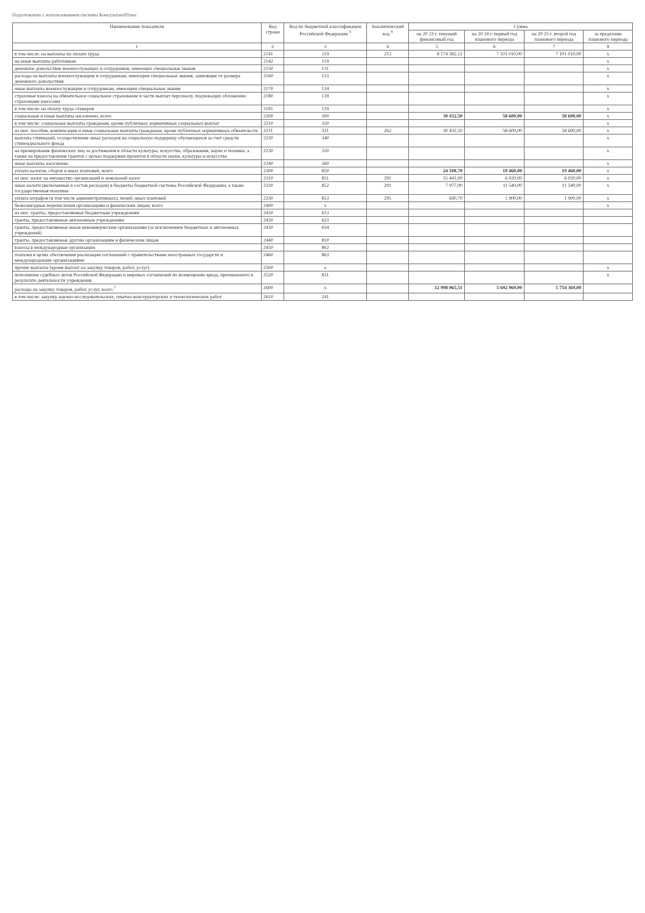Подготовлено с использованием системы КонсультантПлюс
| Наименование показателя | Код строки | Код по бюджетной классификации Российской Федерации <sup>3</sup> | Аналитический код <sup>4</sup> | Сумма | | | |
| --- | --- | --- | --- | --- | --- | --- | --- |
| | | | | на 20 23 г. текущий финансовый год | на 20 24 г. первый год планового периода | на 20 25 г. второй год планового периода | за пределами планового периода |
| 1 | 2 | 3 | 4 | 5 | 6 | 7 | 8 |
| в том числе: на выплаты по оплате труда | 2141 | 119 | 213 | 8 174 382,12 | 7 101 010,00 | 7 101 010,00 | x |
| на иные выплаты работникам | 2142 | 119 | | | | | x |
| денежное довольствие военнослужащих и сотрудников, имеющих специальные звания | 2150 | 131 | | | | | x |
| расходы на выплаты военнослужащим и сотрудникам, имеющим специальные звания, зависящие от размера денежного довольствия | 2160 | 133 | | | | | x |
| иные выплаты военнослужащим и сотрудникам, имеющим специальные звания | 2170 | 134 | | | | | x |
| страховые взносы на обязательное социальное страхование в части выплат персоналу, подлежащих обложению страховыми взносами | 2180 | 139 | | | | | x |
| в том числе: на оплату труда стажеров | 2181 | 139 | | | | | x |
| социальные и иные выплаты населению, всего | 2200 | 300 | | 30 432,50 | 58 600,00 | 58 600,00 | x |
| в том числе: социальные выплаты гражданам, кроме публичных нормативных социальных выплат | 2210 | 320 | | | | | x |
| из них: пособия, компенсации и иные социальные выплаты гражданам, кроме публичных нормативных обязательств | 2211 | 321 | 262 | 30 432,50 | 58 600,00 | 58 600,00 | x |
| выплата стипендий, осуществление иных расходов на социальную поддержку обучающихся за счет средств стипендиального фонда | 2220 | 340 | | | | | x |
| на премирование физических лиц за достижения в области культуры, искусства, образования, науки и техники, а также на предоставление грантов с целью поддержки проектов в области науки, культуры и искусства | 2230 | 350 | | | | | x |
| иные выплаты населению | 2240 | 360 | | | | | x |
| уплата налогов, сборов и иных платежей, всего | 2300 | 850 | | 24 108,70 | 19 460,00 | 19 460,00 | x |
| из них: налог на имущество организаций и земельный налог | 2310 | 851 | 291 | 15 441,00 | 6 020,00 | 6 020,00 | x |
| иные налоги (включаемые в состав расходов) в бюджеты бюджетной системы Российской Федерации, а также государственная пошлина | 2320 | 852 | 291 | 7 977,00 | 11 540,00 | 11 540,00 | x |
| уплата штрафов (в том числе административных), пеней, иных платежей | 2330 | 853 | 295 | 690,70 | 1 900,00 | 1 900,00 | x |
| безвозмездные перечисления организациям и физическим лицам, всего | 2400 | x | | | | | x |
| из них: гранты, предоставляемые бюджетным учреждениям | 2410 | 613 | | | | | |
| гранты, предоставляемые автономным учреждениям | 2420 | 623 | | | | | |
| гранты, предоставляемые иным некоммерческим организациям (за исключением бюджетных и автономных учреждений) | 2430 | 634 | | | | | |
| гранты, предоставляемые другим организациям и физическим лицам | 2440 | 810 | | | | | |
| взносы в международные организации | 2450 | 862 | | | | | |
| платежи в целях обеспечения реализации соглашений с правительствами иностранных государств и международными организациями | 2460 | 863 | | | | | |
| прочие выплаты (кроме выплат на закупку товаров, работ, услуг) | 2500 | x | | | | | x |
| исполнение судебных актов Российской Федерации и мировых соглашений по возмещению вреда, причиненного в результате деятельности учреждения | 2520 | 831 | | | | | x |
| расходы на закупку товаров, работ, услуг, всего <sup>7</sup> | 2600 | x | | 12 998 065,51 | 5 692 969,00 | 5 754 369,00 | |
| в том числе: закупку научно-исследовательских, опытно-конструкторских и технологических работ | 2610 | 241 | | | | | |